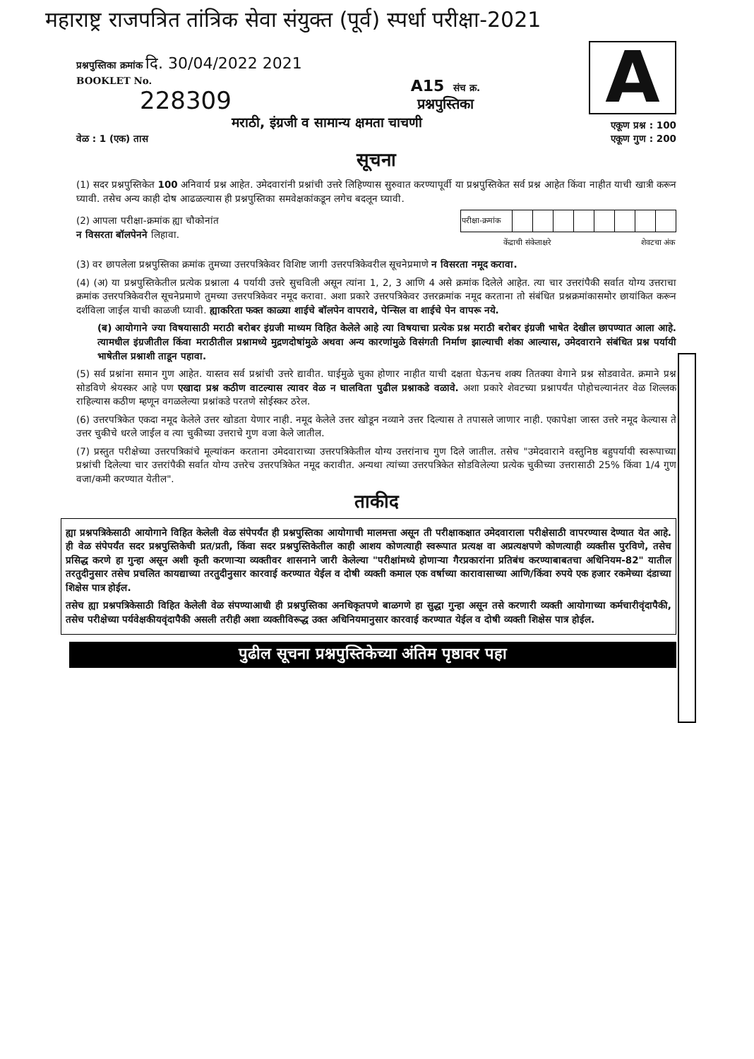महाराष्ट्र राजपत्रित तांत्रिक सेवा संयुक्त (पूर्व) स्पर्धा परीक्षा-2021
प्रश्नपुस्तिका क्रमांक दि. 30/04/2022 2021
BOOKLET No.
228309
A15 संच क्र.
प्रश्नपुस्तिका
A
मराठी, इंग्रजी व सामान्य क्षमता चाचणी एकूण प्रश्न : 100
वेळ : 1 (एक) तास एकूण गुण : 200
सूचना
(1) सदर प्रश्नपुस्तिकेत 100 अनिवार्य प्रश्न आहेत. उमेदवारांनी प्रश्नांची उत्तरे लिहिण्यास सुरुवात करण्यापूर्वी या प्रश्नपुस्तिकेत सर्व प्रश्न आहेत किंवा नाहीत याची खात्री करून घ्यावी. तसेच अन्य काही दोष आढळल्यास ही प्रश्नपुस्तिका समवेक्षकांकडून लगेच बदलून घ्यावी.
(2) आपला परीक्षा-क्रमांक ह्या चौकोनांत
न विसरता बॉलपेनने लिहावा.
| परीक्षा-क्रमांक | | | | | | | | |
| केंद्राची संकेताक्षरे | | | | | शेवटचा अंक | | | |
(3) वर छापलेला प्रश्नपुस्तिका क्रमांक तुमच्या उत्तरपत्रिकेवर विशिष्ट जागी उत्तरपत्रिकेवरील सूचनेप्रमाणे न विसरता नमूद करावा.
(4) (अ) या प्रश्नपुस्तिकेतील प्रत्येक प्रश्नाला 4 पर्यायी उत्तरे सुचविली असून त्यांना 1, 2, 3 आणि 4 असे क्रमांक दिलेले आहेत. त्या चार उत्तरांपैकी सर्वात योग्य उत्तराचा क्रमांक उत्तरपत्रिकेवरील सूचनेप्रमाणे तुमच्या उत्तरपत्रिकेवर नमूद करावा. अशा प्रकारे उत्तरपत्रिकेवर उत्तरक्रमांक नमूद करताना तो संबंधित प्रश्नक्रमांकासमोर छायांकित करून दर्शविला जाईल याची काळजी घ्यावी. ह्याकरिता फक्त काळ्या शाईचे बॉलपेन वापरावे, पेन्सिल वा शाईचे पेन वापरू नये.
(ब) आयोगाने ज्या विषयासाठी मराठी बरोबर इंग्रजी माध्यम विहित केलेले आहे त्या विषयाचा प्रत्येक प्रश्न मराठी बरोबर इंग्रजी भाषेत देखील छापण्यात आला आहे. त्यामधील इंग्रजीतील किंवा मराठीतील प्रश्नामध्ये मुद्रणदोषांमुळे अथवा अन्य कारणांमुळे विसंगती निर्माण झाल्याची शंका आल्यास, उमेदवाराने संबंधित प्रश्न पर्यायी भाषेतील प्रश्नाशी ताडून पहावा.
(5) सर्व प्रश्नांना समान गुण आहेत. यास्तव सर्व प्रश्नांची उत्तरे द्यावीत. घाईमुळे चुका होणार नाहीत याची दक्षता घेऊनच शक्य तितक्या वेगाने प्रश्न सोडवावेत. क्रमाने प्रश्न सोडविणे श्रेयस्कर आहे पण एखादा प्रश्न कठीण वाटल्यास त्यावर वेळ न घालविता पुढील प्रश्नाकडे वळावे. अशा प्रकारे शेवटच्या प्रश्नापर्यंत पोहोचल्यानंतर वेळ शिल्लक राहिल्यास कठीण म्हणून वगळलेल्या प्रश्नांकडे परतणे सोईस्कर ठरेल.
(6) उत्तरपत्रिकेत एकदा नमूद केलेले उत्तर खोडता येणार नाही. नमूद केलेले उत्तर खोडून नव्याने उत्तर दिल्यास ते तपासले जाणार नाही. एकापेक्षा जास्त उत्तरे नमूद केल्यास ते उत्तर चुकीचे धरले जाईल व त्या चुकीच्या उत्तराचे गुण वजा केले जातील.
(7) प्रस्तुत परीक्षेच्या उत्तरपत्रिकांचे मूल्यांकन करताना उमेदवाराच्या उत्तरपत्रिकेतील योग्य उत्तरांनाच गुण दिले जातील. तसेच "उमेदवाराने वस्तुनिष्ठ बहुपर्यायी स्वरूपाच्या प्रश्नांची दिलेल्या चार उत्तरांपैकी सर्वात योग्य उत्तरेच उत्तरपत्रिकेत नमूद करावीत. अन्यथा त्यांच्या उत्तरपत्रिकेत सोडविलेल्या प्रत्येक चुकीच्या उत्तरासाठी 25% किंवा 1/4 गुण वजा/कमी करण्यात येतील".
ताकीद
ह्या प्रश्नपत्रिकेसाठी आयोगाने विहित केलेली वेळ संपेपर्यंत ही प्रश्नपुस्तिका आयोगाची मालमत्ता असून ती परीक्षाकक्षात उमेदवाराला परीक्षेसाठी वापरण्यास देण्यात येत आहे. ही वेळ संपेपर्यंत सदर प्रश्नपुस्तिकेची प्रत/प्रती, किंवा सदर प्रश्नपुस्तिकेतील काही आशय कोणत्याही स्वरूपात प्रत्यक्ष वा अप्रत्यक्षपणे कोणत्याही व्यक्तीस पुरविणे, तसेच प्रसिद्ध करणे हा गुन्हा असून अशी कृती करणाऱ्या व्यक्तीवर शासनाने जारी केलेल्या "परीक्षांमध्ये होणाऱ्या गैरप्रकारांना प्रतिबंध करण्याबाबतचा अधिनियम-82" यातील तरतुदीनुसार तसेच प्रचलित कायद्याच्या तरतुदीनुसार कारवाई करण्यात येईल व दोषी व्यक्ती कमाल एक वर्षाच्या कारावासाच्या आणि/किंवा रुपये एक हजार रकमेच्या दंडाच्या शिक्षेस पात्र होईल.
तसेच ह्या प्रश्नपत्रिकेसाठी विहित केलेली वेळ संपण्याआधी ही प्रश्नपुस्तिका अनधिकृतपणे बाळगणे हा सुद्धा गुन्हा असून तसे करणारी व्यक्ती आयोगाच्या कर्मचारीवृंदापैकी, तसेच परीक्षेच्या पर्यवेक्षकीयवृंदापैकी असली तरीही अशा व्यक्तीविरूद्ध उक्त अधिनियमानुसार कारवाई करण्यात येईल व दोषी व्यक्ती शिक्षेस पात्र होईल.
पुढील सूचना प्रश्नपुस्तिकेच्या अंतिम पृष्ठावर पहा